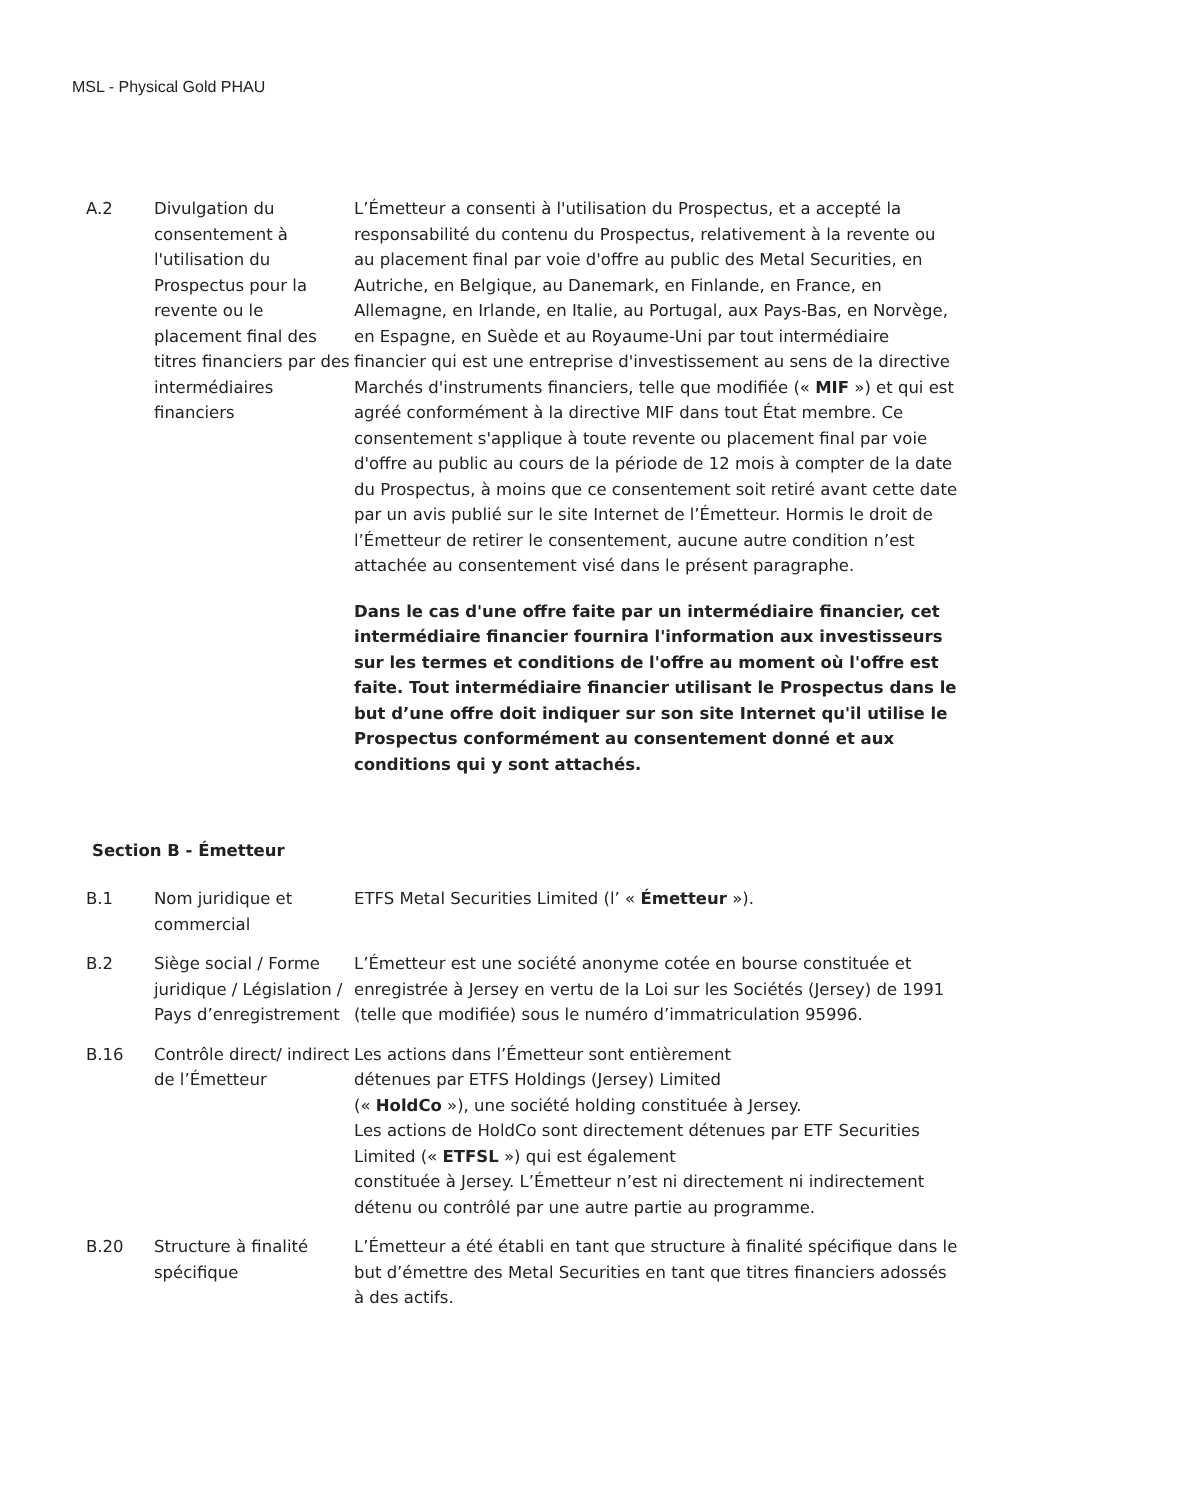MSL - Physical Gold PHAU
| A.2 | Divulgation du consentement à l'utilisation du Prospectus pour la revente ou le placement final des titres financiers par des intermédiaires financiers | L’Émetteur a consenti à l'utilisation du Prospectus, et a accepté la responsabilité du contenu du Prospectus, relativement à la revente ou au placement final par voie d'offre au public des Metal Securities, en Autriche, en Belgique, au Danemark, en Finlande, en France, en Allemagne, en Irlande, en Italie, au Portugal, aux Pays-Bas, en Norvège, en Espagne, en Suède et au Royaume-Uni par tout intermédiaire financier qui est une entreprise d'investissement au sens de la directive Marchés d'instruments financiers, telle que modifiée (« MIF ») et qui est agréé conformément à la directive MIF dans tout État membre. Ce consentement s'applique à toute revente ou placement final par voie d'offre au public au cours de la période de 12 mois à compter de la date du Prospectus, à moins que ce consentement soit retiré avant cette date par un avis publié sur le site Internet de l’Émetteur. Hormis le droit de l’Émetteur de retirer le consentement, aucune autre condition n’est attachée au consentement visé dans le présent paragraphe. Dans le cas d'une offre faite par un intermédiaire financier, cet intermédiaire financier fournira l'information aux investisseurs sur les termes et conditions de l'offre au moment où l'offre est faite. Tout intermédiaire financier utilisant le Prospectus dans le but d’une offre doit indiquer sur son site Internet qu'il utilise le Prospectus conformément au consentement donné et aux conditions qui y sont attachés. |
Section B - Émetteur
| B.1 | Nom juridique et commercial | ETFS Metal Securities Limited (l’ « Émetteur »). |
| B.2 | Siège social / Forme juridique / Législation / Pays d’enregistrement | L’Émetteur est une société anonyme cotée en bourse constituée et enregistrée à Jersey en vertu de la Loi sur les Sociétés (Jersey) de 1991 (telle que modifiée) sous le numéro d’immatriculation 95996. |
| B.16 | Contrôle direct/ indirect de l’Émetteur | Les actions dans l’Émetteur sont entièrement détenues par ETFS Holdings (Jersey) Limited (« HoldCo »), une société holding constituée à Jersey. Les actions de HoldCo sont directement détenues par ETF Securities Limited (« ETFSL ») qui est également constituée à Jersey. L’Émetteur n’est ni directement ni indirectement détenu ou contrôlé par une autre partie au programme. |
| B.20 | Structure à finalité spécifique | L’Émetteur a été établi en tant que structure à finalité spécifique dans le but d’émettre des Metal Securities en tant que titres financiers adossés à des actifs. |